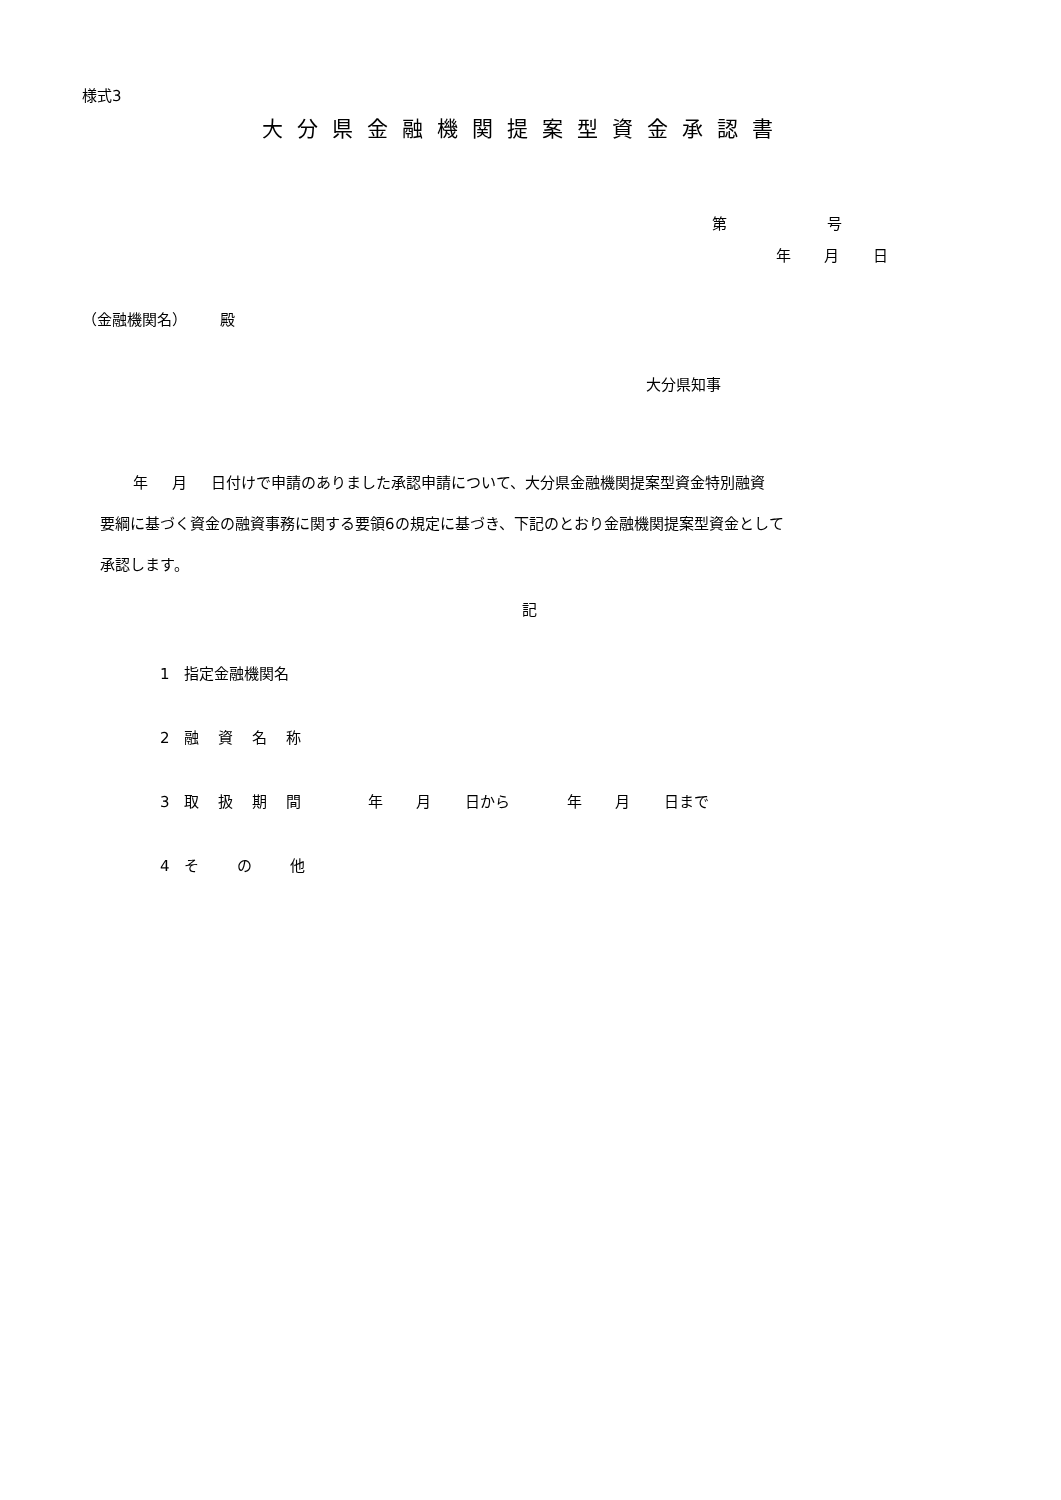様式3
大分県金融機関提案型資金承認書
第 号
年 月 日
（金融機関名） 殿
大分県知事
年 月 日付けで申請のありました承認申請について、大分県金融機関提案型資金特別融資 要綱に基づく資金の融資事務に関する要領6の規定に基づき、下記のとおり金融機関提案型資金として 承認します。
記
1 指定金融機関名
2 融 資 名 称
3 取 扱 期 間 年 月 日から 年 月 日まで
4 そ の 他